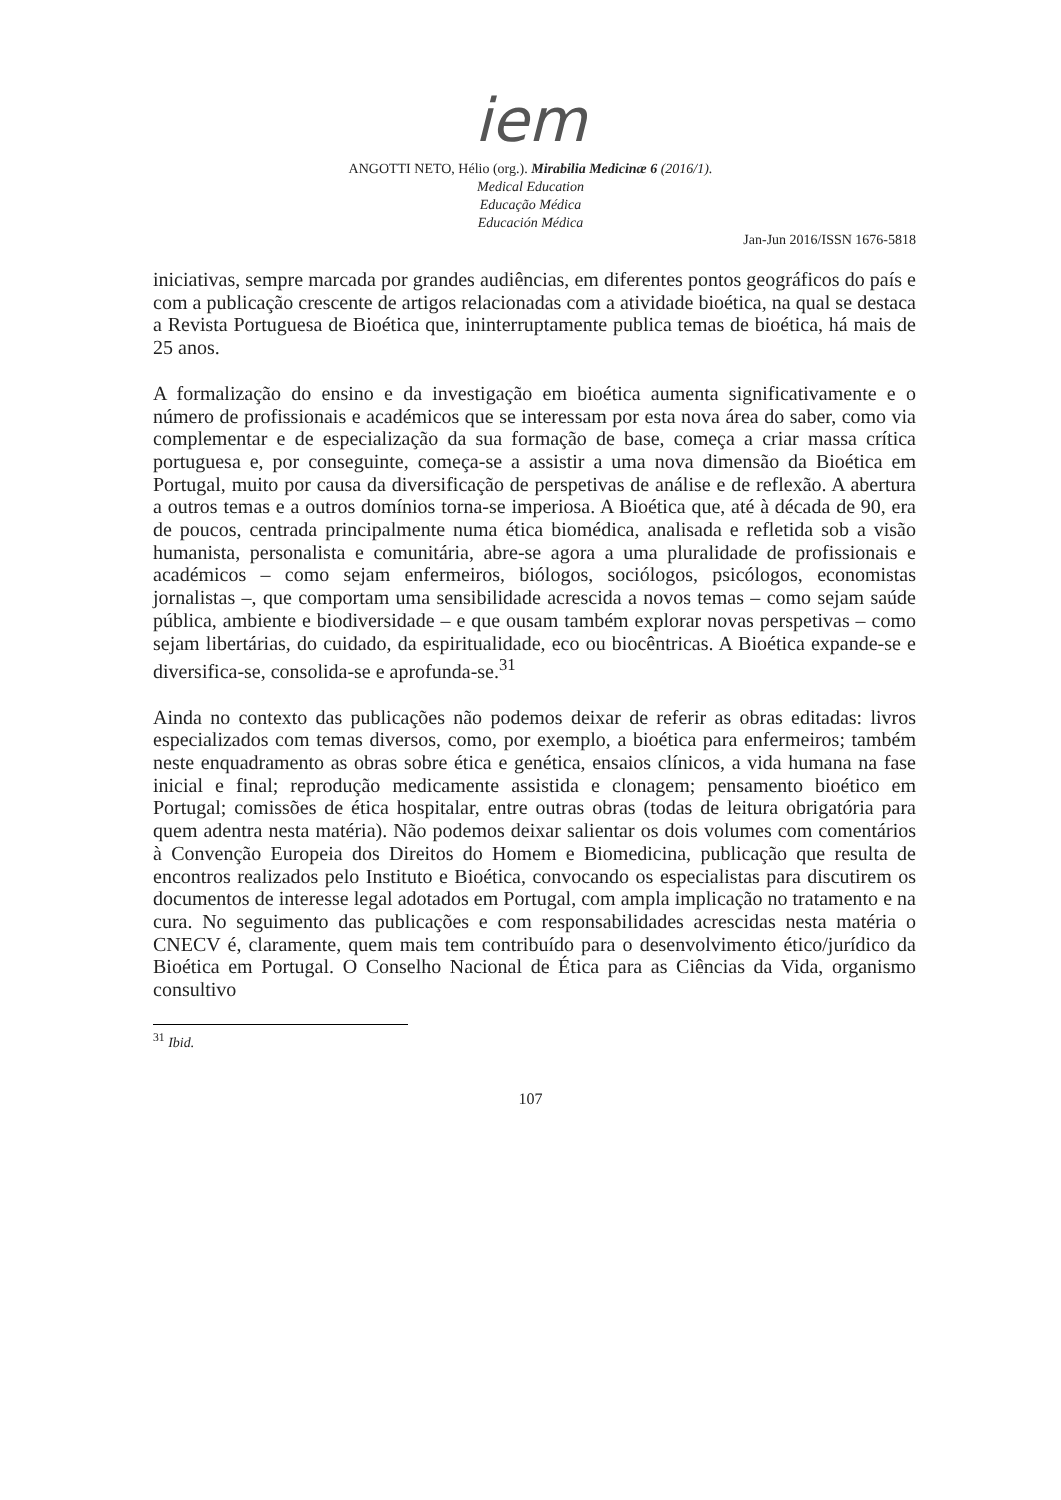iem
ANGOTTI NETO, Hélio (org.). Mirabilia Medicinæ 6 (2016/1).
Medical Education
Educação Médica
Educación Médica
Jan-Jun 2016/ISSN 1676-5818
iniciativas, sempre marcada por grandes audiências, em diferentes pontos geográficos do país e com a publicação crescente de artigos relacionadas com a atividade bioética, na qual se destaca a Revista Portuguesa de Bioética que, ininterruptamente publica temas de bioética, há mais de 25 anos.
A formalização do ensino e da investigação em bioética aumenta significativamente e o número de profissionais e académicos que se interessam por esta nova área do saber, como via complementar e de especialização da sua formação de base, começa a criar massa crítica portuguesa e, por conseguinte, começa-se a assistir a uma nova dimensão da Bioética em Portugal, muito por causa da diversificação de perspetivas de análise e de reflexão. A abertura a outros temas e a outros domínios torna-se imperiosa. A Bioética que, até à década de 90, era de poucos, centrada principalmente numa ética biomédica, analisada e refletida sob a visão humanista, personalista e comunitária, abre-se agora a uma pluralidade de profissionais e académicos – como sejam enfermeiros, biólogos, sociólogos, psicólogos, economistas jornalistas –, que comportam uma sensibilidade acrescida a novos temas – como sejam saúde pública, ambiente e biodiversidade – e que ousam também explorar novas perspetivas – como sejam libertárias, do cuidado, da espiritualidade, eco ou biocêntricas. A Bioética expande-se e diversifica-se, consolida-se e aprofunda-se.<sup>31</sup>
Ainda no contexto das publicações não podemos deixar de referir as obras editadas: livros especializados com temas diversos, como, por exemplo, a bioética para enfermeiros; também neste enquadramento as obras sobre ética e genética, ensaios clínicos, a vida humana na fase inicial e final; reprodução medicamente assistida e clonagem; pensamento bioético em Portugal; comissões de ética hospitalar, entre outras obras (todas de leitura obrigatória para quem adentra nesta matéria). Não podemos deixar salientar os dois volumes com comentários à Convenção Europeia dos Direitos do Homem e Biomedicina, publicação que resulta de encontros realizados pelo Instituto e Bioética, convocando os especialistas para discutirem os documentos de interesse legal adotados em Portugal, com ampla implicação no tratamento e na cura. No seguimento das publicações e com responsabilidades acrescidas nesta matéria o CNECV é, claramente, quem mais tem contribuído para o desenvolvimento ético/jurídico da Bioética em Portugal. O Conselho Nacional de Ética para as Ciências da Vida, organismo consultivo
<sup>31</sup> Ibid.
107